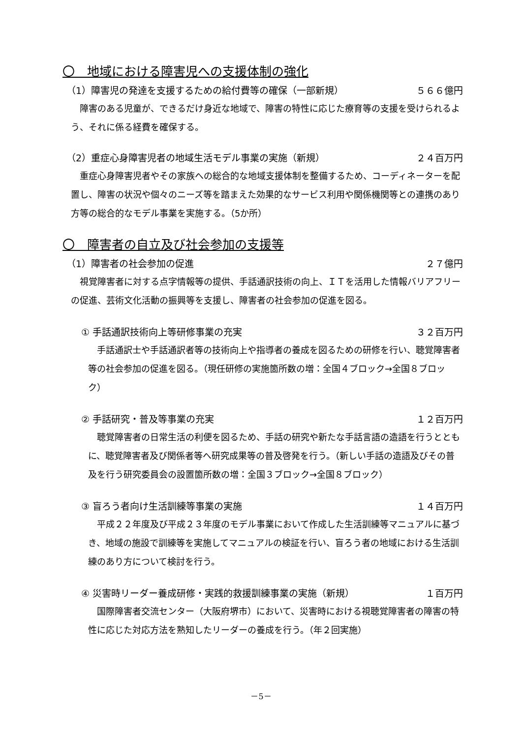〇　地域における障害児への支援体制の強化
（1）障害児の発達を支援するための給付費等の確保（一部新規） ５６６億円
障害のある児童が、できるだけ身近な地域で、障害の特性に応じた療育等の支援を受けられるよう、それに係る経費を確保する。
（2）重症心身障害児者の地域生活モデル事業の実施（新規） ２４百万円
重症心身障害児者やその家族への総合的な地域支援体制を整備するため、コーディネーターを配置し、障害の状況や個々のニーズ等を踏まえた効果的なサービス利用や関係機関等との連携のあり方等の総合的なモデル事業を実施する。（5か所）
〇　障害者の自立及び社会参加の支援等
（1）障害者の社会参加の促進 ２７億円
視覚障害者に対する点字情報等の提供、手話通訳技術の向上、ＩＴを活用した情報バリアフリーの促進、芸術文化活動の振興等を支援し、障害者の社会参加の促進を図る。
① 手話通訳技術向上等研修事業の充実 ３２百万円
手話通訳士や手話通訳者等の技術向上や指導者の養成を図るための研修を行い、聴覚障害者等の社会参加の促進を図る。（現任研修の実施箇所数の増：全国４ブロック→全国８ブロック）
② 手話研究・普及等事業の充実 １２百万円
聴覚障害者の日常生活の利便を図るため、手話の研究や新たな手話言語の造語を行うとともに、聴覚障害者及び関係者等へ研究成果等の普及啓発を行う。（新しい手話の造語及びその普及を行う研究委員会の設置箇所数の増：全国３ブロック→全国８ブロック）
③ 盲ろう者向け生活訓練等事業の実施 １４百万円
平成２２年度及び平成２３年度のモデル事業において作成した生活訓練等マニュアルに基づき、地域の施設で訓練等を実施してマニュアルの検証を行い、盲ろう者の地域における生活訓練のあり方について検討を行う。
④ 災害時リーダー養成研修・実践的救援訓練事業の実施（新規） １百万円
国際障害者交流センター（大阪府堺市）において、災害時における視聴覚障害者の障害の特性に応じた対応方法を熟知したリーダーの養成を行う。（年２回実施）
－5－